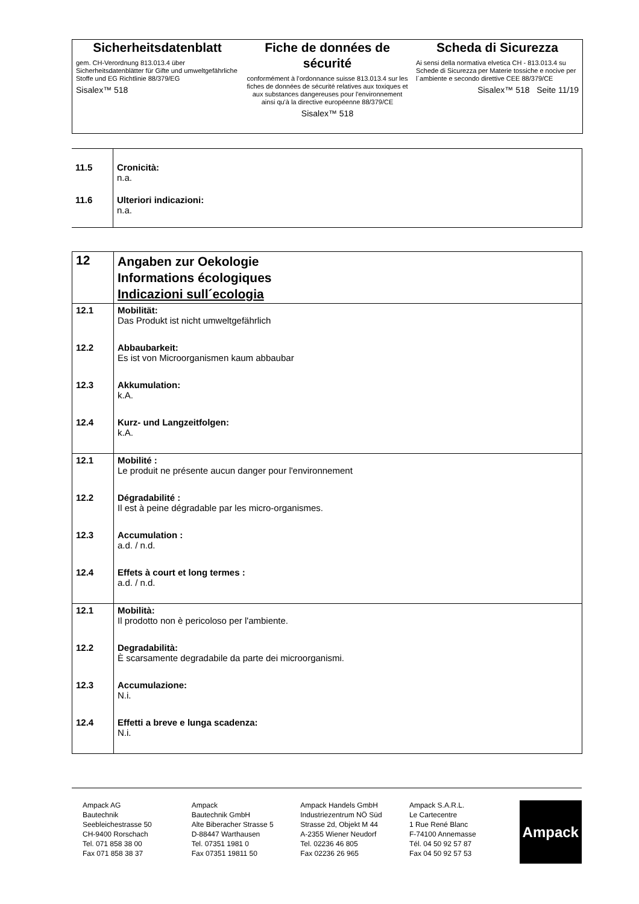Sicherheitsdatenblatt
gem. CH-Verordnung 813.013.4 über Sicherheitsdatenblätter für Gifte und umweltgefährliche Stoffe und EG Richtlinie 88/379/EG
Sisalex™ 518
Fiche de données de sécurité
conformément à l'ordonnance suisse 813.013.4 sur les fiches de données de sécurité relatives aux toxiques et aux substances dangereuses pour l'environnement ainsi qu'à la directive européenne 88/379/CE
Sisalex™ 518
Scheda di Sicurezza
Ai sensi della normativa elvetica CH - 813.013.4 su Schede di Sicurezza per Materie tossiche e nocive per l´ambiente e secondo direttive CEE 88/379/CE
Sisalex™ 518 Seite 11/19
| 11.5 | Cronicità: n.a. |
| 11.6 | Ulteriori indicazioni: n.a. |
| 12 | Angaben zur Oekologie Informations écologiques Indicazioni sull´ecologia |
| 12.1 | Mobilität: Das Produkt ist nicht umweltgefährlich |
| 12.2 | Abbaubarkeit: Es ist von Microorganismen kaum abbaubar |
| 12.3 | Akkumulation: k.A. |
| 12.4 | Kurz- und Langzeitfolgen: k.A. |
| 12.1 | Mobilité : Le produit ne présente aucun danger pour l'environnement |
| 12.2 | Dégradabilité : Il est à peine dégradable par les micro-organismes. |
| 12.3 | Accumulation : a.d. / n.d. |
| 12.4 | Effets à court et long termes : a.d. / n.d. |
| 12.1 | Mobilità: Il prodotto non è pericoloso per l'ambiente. |
| 12.2 | Degradabilità: È scarsamente degradabile da parte dei microorganismi. |
| 12.3 | Accumulazione: N.i. |
| 12.4 | Effetti a breve e lunga scadenza: N.i. |
Ampack AG
Bautechnik
Seebleichestrasse 50
CH-9400 Rorschach
Tel. 071 858 38 00
Fax 071 858 38 37
Ampack
Bautechnik GmbH
Alte Biberacher Strasse 5
D-88447 Warthausen
Tel. 07351 1981 0
Fax 07351 19811 50
Ampack Handels GmbH
Industriezentrum NÖ Süd
Strasse 2d, Objekt M 44
A-2355 Wiener Neudorf
Tel. 02236 46 805
Fax 02236 26 965
Ampack S.A.R.L.
Le Cartecentre
1 Rue René Blanc
F-74100 Annemasse
Tél. 04 50 92 57 87
Fax 04 50 92 57 53
Ampack